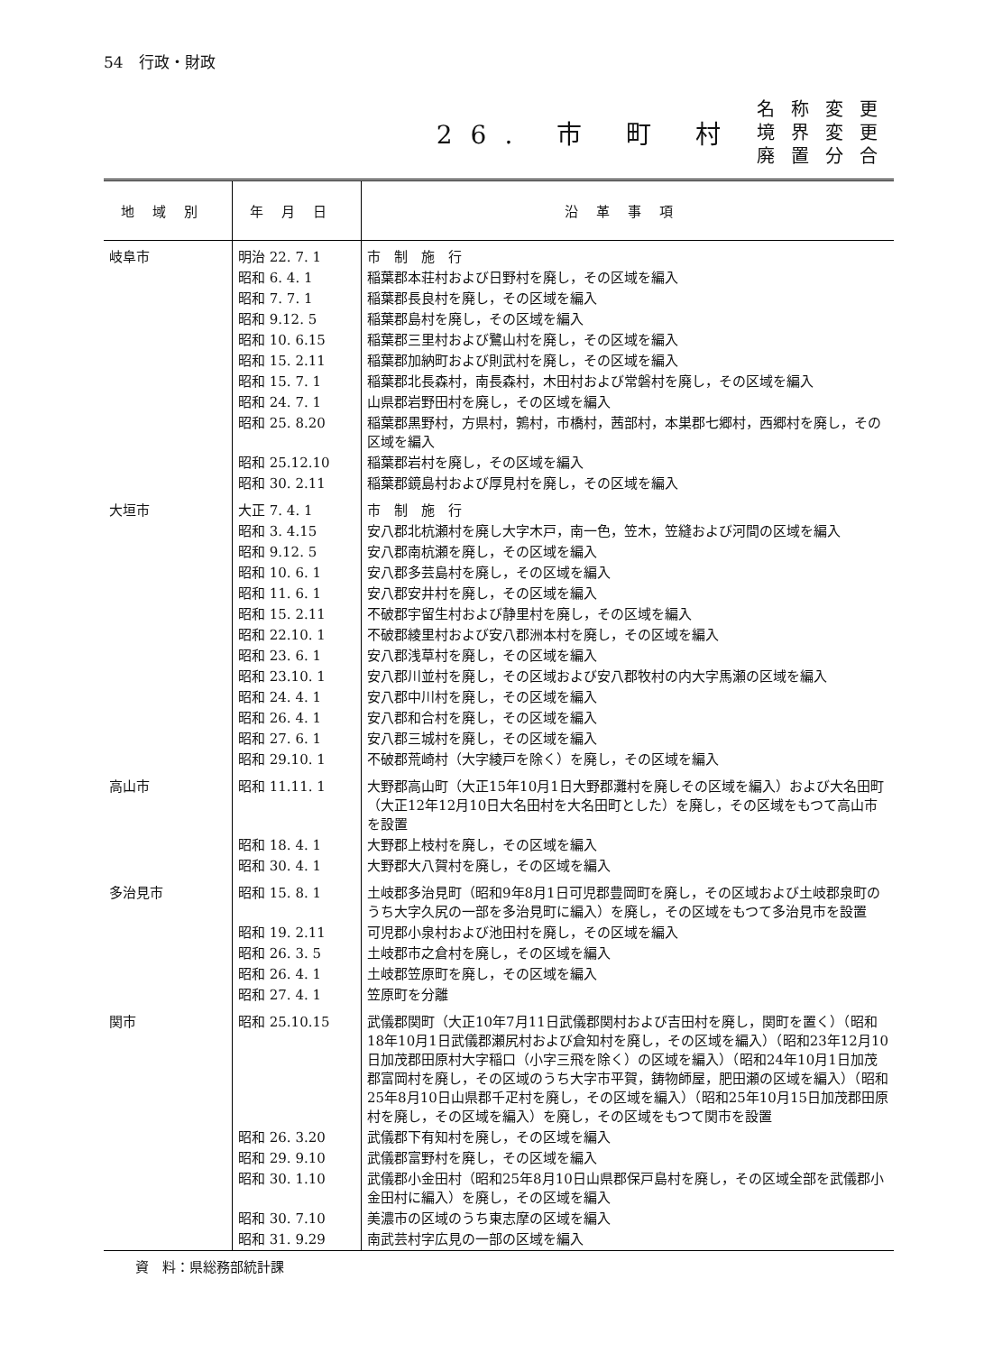54　行政・財政
26. 市 町 村 名称変更
境界変更
廃置分合
| 地域別 | 年月日 | 沿革事項 |
| --- | --- | --- |
| 岐阜市 | 明治 22. 7. 1 | 市 制 施 行 |
| | 昭和 6. 4. 1 | 稲葉郡本荘村および日野村を廃し，その区域を編入 |
| | 昭和 7. 7. 1 | 稲葉郡長良村を廃し，その区域を編入 |
| | 昭和 9.12. 5 | 稲葉郡島村を廃し，その区域を編入 |
| | 昭和 10. 6.15 | 稲葉郡三里村および鷺山村を廃し，その区域を編入 |
| | 昭和 15. 2.11 | 稲葉郡加納町および則武村を廃し，その区域を編入 |
| | 昭和 15. 7. 1 | 稲葉郡北長森村，南長森村，木田村および常磐村を廃し，その区域を編入 |
| | 昭和 24. 7. 1 | 山県郡岩野田村を廃し，その区域を編入 |
| | 昭和 25. 8.20 | 稲葉郡黒野村，方県村，鶉村，市橋村，茜部村，本巣郡七郷村，西郷村を廃し，その区域を編入 |
| | 昭和 25.12.10 | 稲葉郡岩村を廃し，その区域を編入 |
| | 昭和 30. 2.11 | 稲葉郡鏡島村および厚見村を廃し，その区域を編入 |
| 大垣市 | 大正 7. 4. 1 | 市 制 施 行 |
| | 昭和 3. 4.15 | 安八郡北杭瀬村を廃し大字木戸，南一色，笠木，笠縫および河間の区域を編入 |
| | 昭和 9.12. 5 | 安八郡南杭瀬を廃し，その区域を編入 |
| | 昭和 10. 6. 1 | 安八郡多芸島村を廃し，その区域を編入 |
| | 昭和 11. 6. 1 | 安八郡安井村を廃し，その区域を編入 |
| | 昭和 15. 2.11 | 不破郡宇留生村および静里村を廃し，その区域を編入 |
| | 昭和 22.10. 1 | 不破郡綾里村および安八郡洲本村を廃し，その区域を編入 |
| | 昭和 23. 6. 1 | 安八郡浅草村を廃し，その区域を編入 |
| | 昭和 23.10. 1 | 安八郡川並村を廃し，その区域および安八郡牧村の内大字馬瀬の区域を編入 |
| | 昭和 24. 4. 1 | 安八郡中川村を廃し，その区域を編入 |
| | 昭和 26. 4. 1 | 安八郡和合村を廃し，その区域を編入 |
| | 昭和 27. 6. 1 | 安八郡三城村を廃し，その区域を編入 |
| | 昭和 29.10. 1 | 不破郡荒崎村（大字綾戸を除く）を廃し，その区域を編入 |
| 高山市 | 昭和 11.11. 1 | 大野郡高山町（大正15年10月1日大野郡灘村を廃しその区域を編入）および大名田町（大正12年12月10日大名田村を大名田町とした）を廃し，その区域をもつて高山市を設置 |
| | 昭和 18. 4. 1 | 大野郡上枝村を廃し，その区域を編入 |
| | 昭和 30. 4. 1 | 大野郡大八賀村を廃し，その区域を編入 |
| 多治見市 | 昭和 15. 8. 1 | 土岐郡多治見町（昭和9年8月1日可児郡豊岡町を廃し，その区域および土岐郡泉町のうち大字久尻の一部を多治見町に編入）を廃し，その区域をもつて多治見市を設置 |
| | 昭和 19. 2.11 | 可児郡小泉村および池田村を廃し，その区域を編入 |
| | 昭和 26. 3. 5 | 土岐郡市之倉村を廃し，その区域を編入 |
| | 昭和 26. 4. 1 | 土岐郡笠原町を廃し，その区域を編入 |
| | 昭和 27. 4. 1 | 笠原町を分離 |
| 関市 | 昭和 25.10.15 | 武儀郡関町（大正10年7月11日武儀郡関村および吉田村を廃し，関町を置く）（昭和18年10月1日武儀郡瀬尻村および倉知村を廃し，その区域を編入）（昭和23年12月10日加茂郡田原村大字稲口（小字三飛を除く）の区域を編入）（昭和24年10月1日加茂郡富岡村を廃し，その区域のうち大字市平賀，鋳物師屋，肥田瀬の区域を編入）（昭和25年8月10日山県郡千疋村を廃し，その区域を編入）（昭和25年10月15日加茂郡田原村を廃し，その区域を編入）を廃し，その区域をもつて関市を設置 |
| | 昭和 26. 3.20 | 武儀郡下有知村を廃し，その区域を編入 |
| | 昭和 29. 9.10 | 武儀郡富野村を廃し，その区域を編入 |
| | 昭和 30. 1.10 | 武儀郡小金田村（昭和25年8月10日山県郡保戸島村を廃し，その区域全部を武儀郡小金田村に編入）を廃し，その区域を編入 |
| | 昭和 30. 7.10 | 美濃市の区域のうち東志摩の区域を編入 |
| | 昭和 31. 9.29 | 南武芸村字広見の一部の区域を編入 |
資　料：県総務部統計課